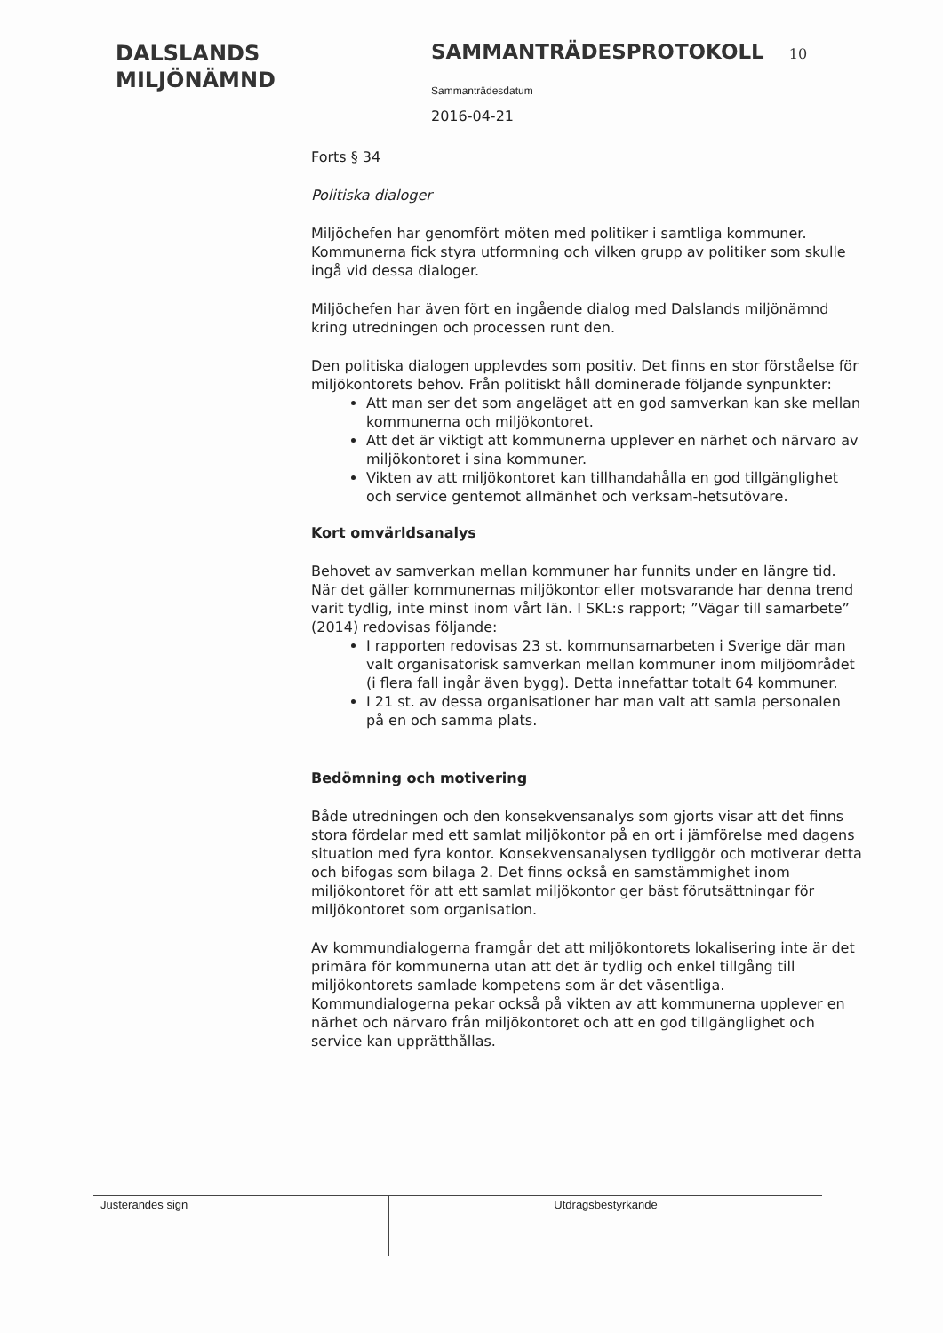DALSLANDS
MILJÖNÄMND
SAMMANTRÄDESPROTOKOLL 10
Sammanträdesdatum
2016-04-21
Forts § 34
Politiska dialoger
Miljöchefen har genomfört möten med politiker i samtliga kommuner. Kommunerna fick styra utformning och vilken grupp av politiker som skulle ingå vid dessa dialoger.
Miljöchefen har även fört en ingående dialog med Dalslands miljönämnd kring utredningen och processen runt den.
Den politiska dialogen upplevdes som positiv. Det finns en stor förståelse för miljökontorets behov. Från politiskt håll dominerade följande synpunkter:
Att man ser det som angeläget att en god samverkan kan ske mellan kommunerna och miljökontoret.
Att det är viktigt att kommunerna upplever en närhet och närvaro av miljökontoret i sina kommuner.
Vikten av att miljökontoret kan tillhandahålla en god tillgänglighet och service gentemot allmänhet och verksam-hetsutövare.
Kort omvärldsanalys
Behovet av samverkan mellan kommuner har funnits under en längre tid. När det gäller kommunernas miljökontor eller motsvarande har denna trend varit tydlig, inte minst inom vårt län. I SKL:s rapport; ”Vägar till samarbete” (2014) redovisas följande:
I rapporten redovisas 23 st. kommunsamarbeten i Sverige där man valt organisatorisk samverkan mellan kommuner inom miljöområdet (i flera fall ingår även bygg). Detta innefattar totalt 64 kommuner.
I 21 st. av dessa organisationer har man valt att samla personalen på en och samma plats.
Bedömning och motivering
Både utredningen och den konsekvensanalys som gjorts visar att det finns stora fördelar med ett samlat miljökontor på en ort i jämförelse med dagens situation med fyra kontor. Konsekvensanalysen tydliggör och motiverar detta och bifogas som bilaga 2. Det finns också en samstämmighet inom miljökontoret för att ett samlat miljökontor ger bäst förutsättningar för miljökontoret som organisation.
Av kommundialogerna framgår det att miljökontorets lokalisering inte är det primära för kommunerna utan att det är tydlig och enkel tillgång till miljökontorets samlade kompetens som är det väsentliga. Kommundialogerna pekar också på vikten av att kommunerna upplever en närhet och närvaro från miljökontoret och att en god tillgänglighet och service kan upprätthållas.
Justerandes sign Utdragsbestyrkande